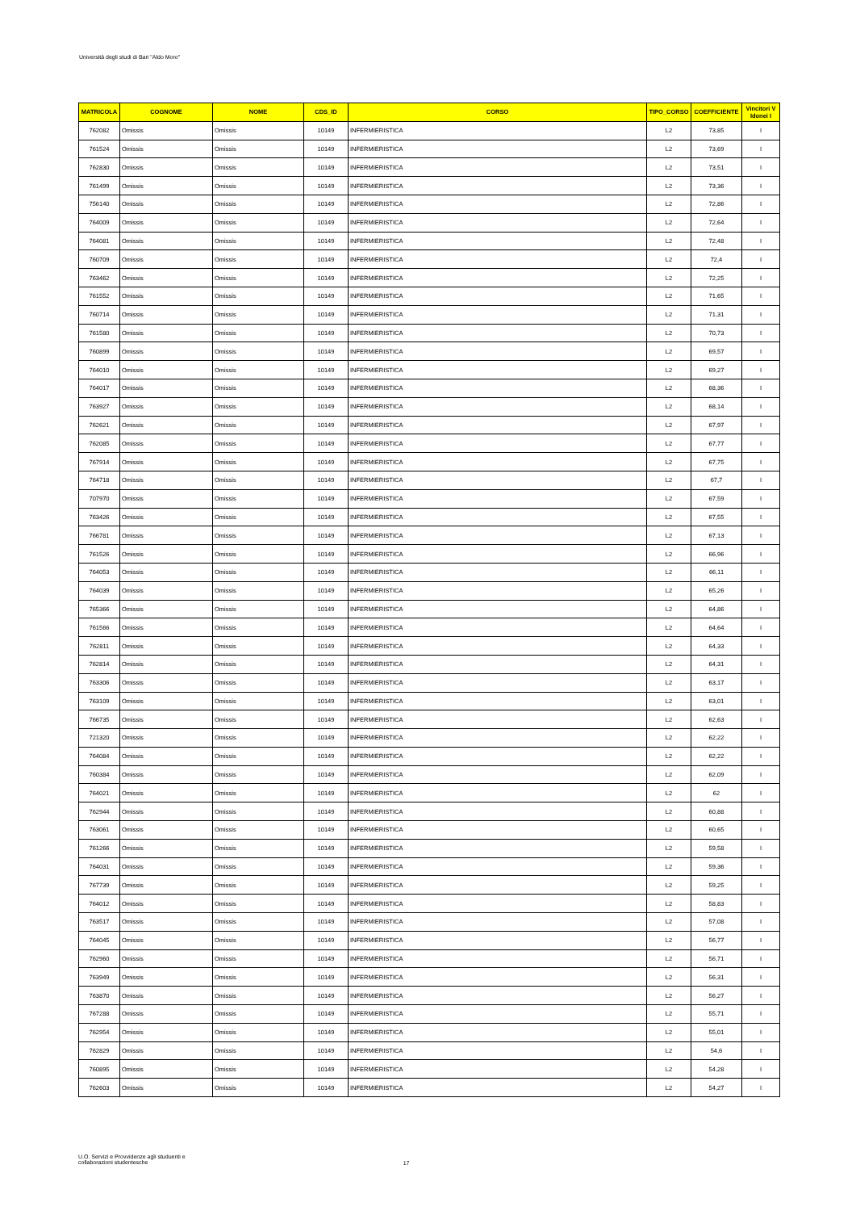Università degli studi di Bari "Aldo Moro"
| MATRICOLA | COGNOME | NOME | CDS_ID | CORSO | TIPO_CORSO | COEFFICIENTE | Vincitori V Idonei I |
| --- | --- | --- | --- | --- | --- | --- | --- |
| 762082 | Omissis | Omissis | 10149 | INFERMIERISTICA | L2 | 73,85 | I |
| 761524 | Omissis | Omissis | 10149 | INFERMIERISTICA | L2 | 73,69 | I |
| 762830 | Omissis | Omissis | 10149 | INFERMIERISTICA | L2 | 73,51 | I |
| 761499 | Omissis | Omissis | 10149 | INFERMIERISTICA | L2 | 73,36 | I |
| 756140 | Omissis | Omissis | 10149 | INFERMIERISTICA | L2 | 72,86 | I |
| 764009 | Omissis | Omissis | 10149 | INFERMIERISTICA | L2 | 72,64 | I |
| 764081 | Omissis | Omissis | 10149 | INFERMIERISTICA | L2 | 72,48 | I |
| 760709 | Omissis | Omissis | 10149 | INFERMIERISTICA | L2 | 72,4 | I |
| 763462 | Omissis | Omissis | 10149 | INFERMIERISTICA | L2 | 72,25 | I |
| 761552 | Omissis | Omissis | 10149 | INFERMIERISTICA | L2 | 71,65 | I |
| 760714 | Omissis | Omissis | 10149 | INFERMIERISTICA | L2 | 71,31 | I |
| 761580 | Omissis | Omissis | 10149 | INFERMIERISTICA | L2 | 70,73 | I |
| 760899 | Omissis | Omissis | 10149 | INFERMIERISTICA | L2 | 69,57 | I |
| 764010 | Omissis | Omissis | 10149 | INFERMIERISTICA | L2 | 69,27 | I |
| 764017 | Omissis | Omissis | 10149 | INFERMIERISTICA | L2 | 68,36 | I |
| 763927 | Omissis | Omissis | 10149 | INFERMIERISTICA | L2 | 68,14 | I |
| 762621 | Omissis | Omissis | 10149 | INFERMIERISTICA | L2 | 67,97 | I |
| 762085 | Omissis | Omissis | 10149 | INFERMIERISTICA | L2 | 67,77 | I |
| 767914 | Omissis | Omissis | 10149 | INFERMIERISTICA | L2 | 67,75 | I |
| 764718 | Omissis | Omissis | 10149 | INFERMIERISTICA | L2 | 67,7 | I |
| 707970 | Omissis | Omissis | 10149 | INFERMIERISTICA | L2 | 67,59 | I |
| 763426 | Omissis | Omissis | 10149 | INFERMIERISTICA | L2 | 67,55 | I |
| 766781 | Omissis | Omissis | 10149 | INFERMIERISTICA | L2 | 67,13 | I |
| 761526 | Omissis | Omissis | 10149 | INFERMIERISTICA | L2 | 66,96 | I |
| 764053 | Omissis | Omissis | 10149 | INFERMIERISTICA | L2 | 66,11 | I |
| 764039 | Omissis | Omissis | 10149 | INFERMIERISTICA | L2 | 65,26 | I |
| 765366 | Omissis | Omissis | 10149 | INFERMIERISTICA | L2 | 64,86 | I |
| 761566 | Omissis | Omissis | 10149 | INFERMIERISTICA | L2 | 64,64 | I |
| 762811 | Omissis | Omissis | 10149 | INFERMIERISTICA | L2 | 64,33 | I |
| 762814 | Omissis | Omissis | 10149 | INFERMIERISTICA | L2 | 64,31 | I |
| 763306 | Omissis | Omissis | 10149 | INFERMIERISTICA | L2 | 63,17 | I |
| 763109 | Omissis | Omissis | 10149 | INFERMIERISTICA | L2 | 63,01 | I |
| 766735 | Omissis | Omissis | 10149 | INFERMIERISTICA | L2 | 62,63 | I |
| 721320 | Omissis | Omissis | 10149 | INFERMIERISTICA | L2 | 62,22 | I |
| 764084 | Omissis | Omissis | 10149 | INFERMIERISTICA | L2 | 62,22 | I |
| 760384 | Omissis | Omissis | 10149 | INFERMIERISTICA | L2 | 62,09 | I |
| 764021 | Omissis | Omissis | 10149 | INFERMIERISTICA | L2 | 62 | I |
| 762944 | Omissis | Omissis | 10149 | INFERMIERISTICA | L2 | 60,88 | I |
| 763061 | Omissis | Omissis | 10149 | INFERMIERISTICA | L2 | 60,65 | I |
| 761266 | Omissis | Omissis | 10149 | INFERMIERISTICA | L2 | 59,58 | I |
| 764031 | Omissis | Omissis | 10149 | INFERMIERISTICA | L2 | 59,36 | I |
| 767739 | Omissis | Omissis | 10149 | INFERMIERISTICA | L2 | 59,25 | I |
| 764012 | Omissis | Omissis | 10149 | INFERMIERISTICA | L2 | 58,83 | I |
| 763517 | Omissis | Omissis | 10149 | INFERMIERISTICA | L2 | 57,08 | I |
| 764045 | Omissis | Omissis | 10149 | INFERMIERISTICA | L2 | 56,77 | I |
| 762960 | Omissis | Omissis | 10149 | INFERMIERISTICA | L2 | 56,71 | I |
| 763949 | Omissis | Omissis | 10149 | INFERMIERISTICA | L2 | 56,31 | I |
| 763870 | Omissis | Omissis | 10149 | INFERMIERISTICA | L2 | 56,27 | I |
| 767288 | Omissis | Omissis | 10149 | INFERMIERISTICA | L2 | 55,71 | I |
| 762954 | Omissis | Omissis | 10149 | INFERMIERISTICA | L2 | 55,01 | I |
| 762829 | Omissis | Omissis | 10149 | INFERMIERISTICA | L2 | 54,6 | I |
| 760895 | Omissis | Omissis | 10149 | INFERMIERISTICA | L2 | 54,28 | I |
| 762603 | Omissis | Omissis | 10149 | INFERMIERISTICA | L2 | 54,27 | I |
U.O. Servizi e Provvidenze agli studuenti e
collaborazioni studentesche
17